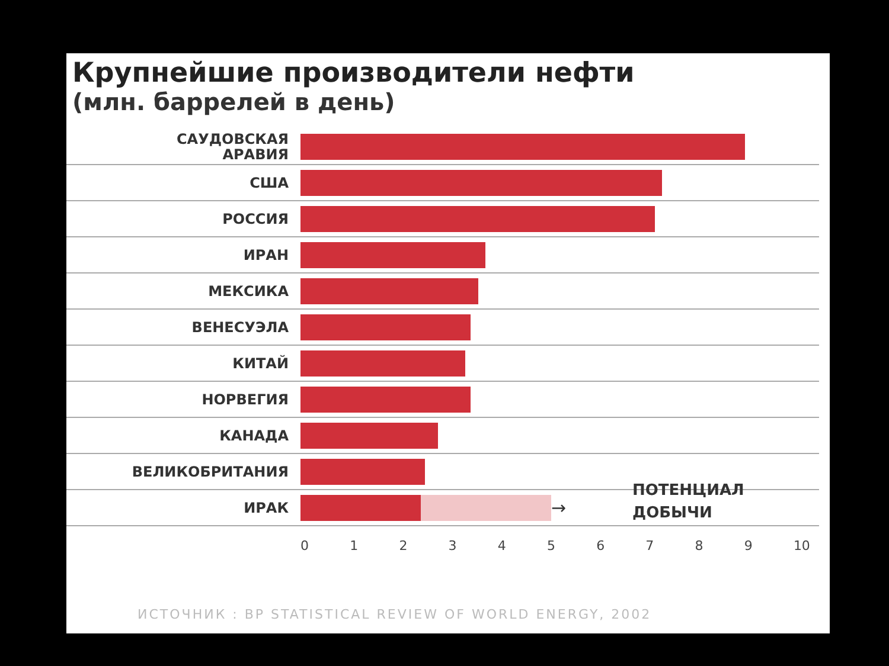Крупнейшие производители нефти
(млн. баррелей в день)
САУДОВСКАЯ
АРАВИЯ
США
РОССИЯ
ИРАН
МЕКСИКА
ВЕНЕСУЭЛА
КИТАЙ
НОРВЕГИЯ
КАНАДА
ВЕЛИКОБРИТАНИЯ
ИРАК
→
ПОТЕНЦИАЛ
ДОБЫЧИ
0 1 2 3 4 5 6 7 8 9 10
ИСТОЧНИК : BP STATISTICAL REVIEW OF WORLD ENERGY, 2002